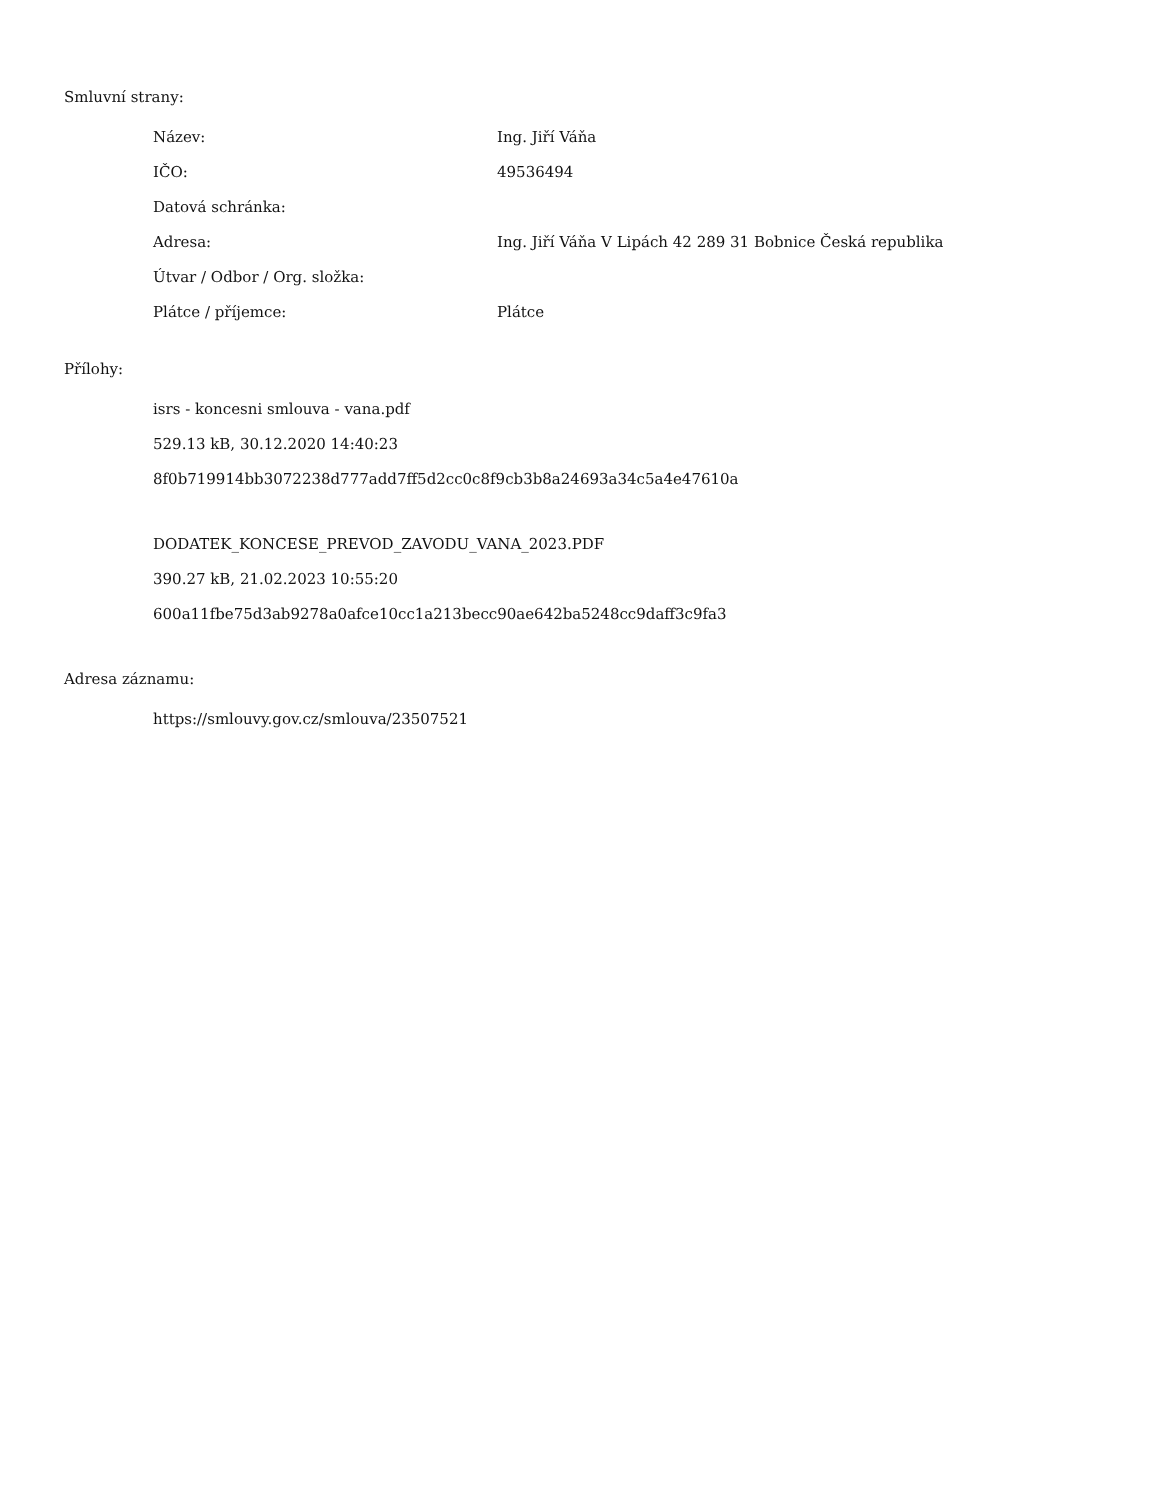Smluvní strany:
| Název: | Ing. Jiří Váňa |
| IČO: | 49536494 |
| Datová schránka: | |
| Adresa: | Ing. Jiří Váňa V Lipách 42 289 31 Bobnice Česká republika |
| Útvar / Odbor / Org. složka: | |
| Plátce / příjemce: | Plátce |
Přílohy:
isrs - koncesni smlouva - vana.pdf
529.13 kB, 30.12.2020 14:40:23
8f0b719914bb3072238d777add7ff5d2cc0c8f9cb3b8a24693a34c5a4e47610a
DODATEK_KONCESE_PREVOD_ZAVODU_VANA_2023.PDF
390.27 kB, 21.02.2023 10:55:20
600a11fbe75d3ab9278a0afce10cc1a213becc90ae642ba5248cc9daff3c9fa3
Adresa záznamu:
https://smlouvy.gov.cz/smlouva/23507521